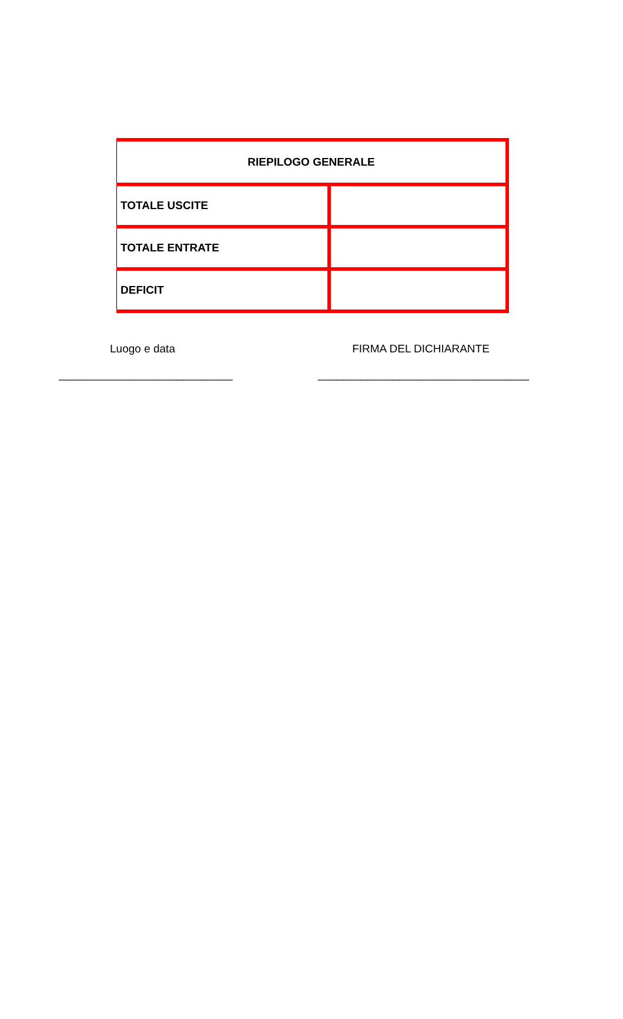| RIEPILOGO GENERALE | |
| TOTALE USCITE | |
| TOTALE ENTRATE | |
| DEFICIT | |
Luogo e data
____________________________
FIRMA DEL DICHIARANTE
__________________________________